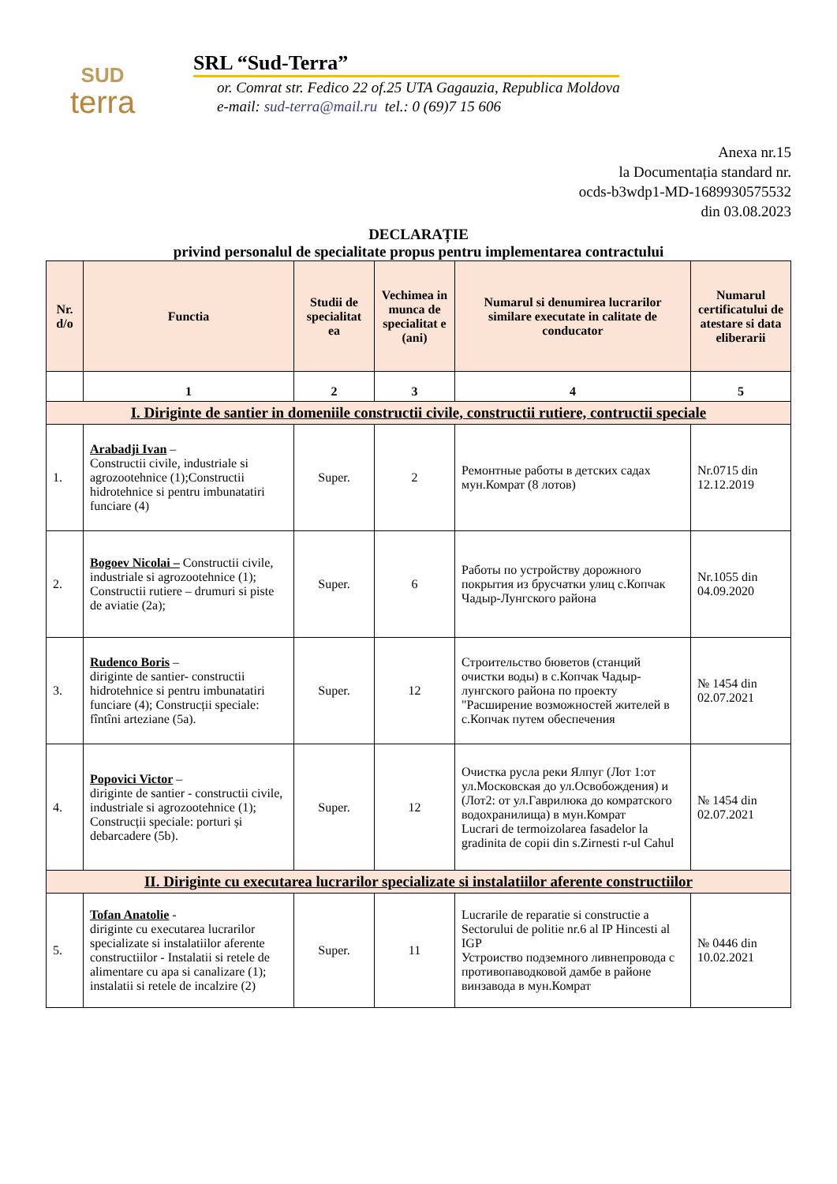SUD
terra
SRL “Sud-Terra”
or. Comrat str. Fedico 22 of.25 UTA Gagauzia, Republica Moldova
e-mail: sud-terra@mail.ru tel.: 0 (69)7 15 606
Anexa nr.15
la Documentația standard nr.
ocds-b3wdp1-MD-1689930575532
din 03.08.2023
DECLARAȚIE
privind personalul de specialitate propus pentru implementarea contractului
| Nr. d/o | Functia | Studii de specialitat ea | Vechimea in munca de specialitat e (ani) | Numarul si denumirea lucrarilor similare executate in calitate de conducator | Numarul certificatului de atestare si data eliberarii |
| --- | --- | --- | --- | --- | --- |
| | 1 | 2 | 3 | 4 | 5 |
| I. Diriginte de santier in domeniile constructii civile, constructii rutiere, contructii speciale | | | | | |
| 1. | Arabadji Ivan – Constructii civile, industriale si agrozootehnice (1);Constructii hidrotehnice si pentru imbunatatiri funciare (4) | Super. | 2 | Ремонтные работы в детских садах мун.Комрат (8 лотов) | Nr.0715 din 12.12.2019 |
| 2. | Bogoev Nicolai – Constructii civile, industriale si agrozootehnice (1); Constructii rutiere – drumuri si piste de aviatie (2a); | Super. | 6 | Работы по устройству дорожного покрытия из брусчатки улиц с.Копчак Чадыр-Лунгского района | Nr.1055 din 04.09.2020 |
| 3. | Rudenco Boris – diriginte de santier- constructii hidrotehnice si pentru imbunatatiri funciare (4); Construcții speciale: fîntîni arteziane (5a). | Super. | 12 | Строительство бюветов (станций очистки воды) в с.Копчак Чадыр-лунгского района по проекту "Расширение возможностей жителей в с.Копчак путем обеспечения | № 1454 din 02.07.2021 |
| 4. | Popovici Victor – diriginte de santier - constructii civile, industriale si agrozootehnice (1); Construcții speciale: porturi și debarcadere (5b). | Super. | 12 | Очистка русла реки Ялпуг (Лот 1:от ул.Московская до ул.Освобождения) и (Лот2: от ул.Гаврилюка до комратского водохранилища) в мун.Комрат Lucrari de termoizolarea fasadelor la gradinita de copii din s.Zirnesti r-ul Cahul | № 1454 din 02.07.2021 |
| II. Diriginte cu executarea lucrarilor specializate si instalatiilor aferente constructiilor | | | | | |
| 5. | Tofan Anatolie - diriginte cu executarea lucrarilor specializate si instalatiilor aferente constructiilor - Instalatii si retele de alimentare cu apa si canalizare (1); instalatii si retele de incalzire (2) | Super. | 11 | Lucrarile de reparatie si constructie a Sectorului de politie nr.6 al IP Hincesti al IGP Устроиство подземного ливнепровода с противопаводковой дамбе в районе винзавода в мун.Комрат | № 0446 din 10.02.2021 |